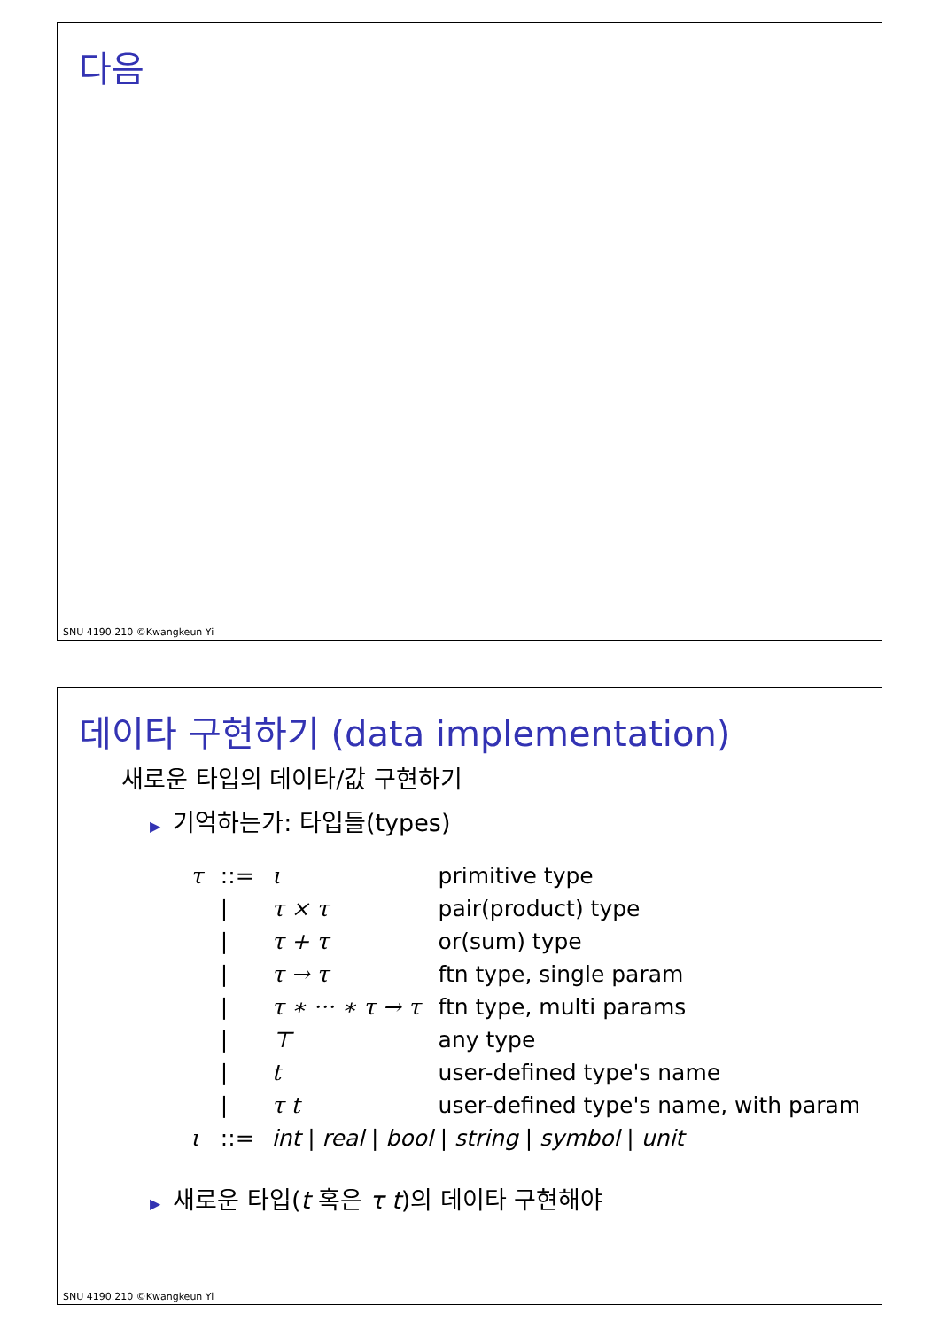다음
SNU 4190.210 ©Kwangkeun Yi
데이타 구현하기 (data implementation)
새로운 타입의 데이타/값 구현하기
▶ 기억하는가: 타입들(types)
| τ | ::= | ι | primitive type |
| | / | τ × τ | pair(product) type |
| | / | τ + τ | or(sum) type |
| | / | τ → τ | ftn type, single param |
| | / | τ ∗ ··· ∗ τ → τ | ftn type, multi params |
| | / | ⊤ | any type |
| | / | t | user-defined type's name |
| | / | τ t | user-defined type's name, with param |
| ι | ::= | int / real / bool / string / symbol / unit | |
▶ 새로운 타입(t 혹은 τ t)의 데이타 구현해야
SNU 4190.210 ©Kwangkeun Yi